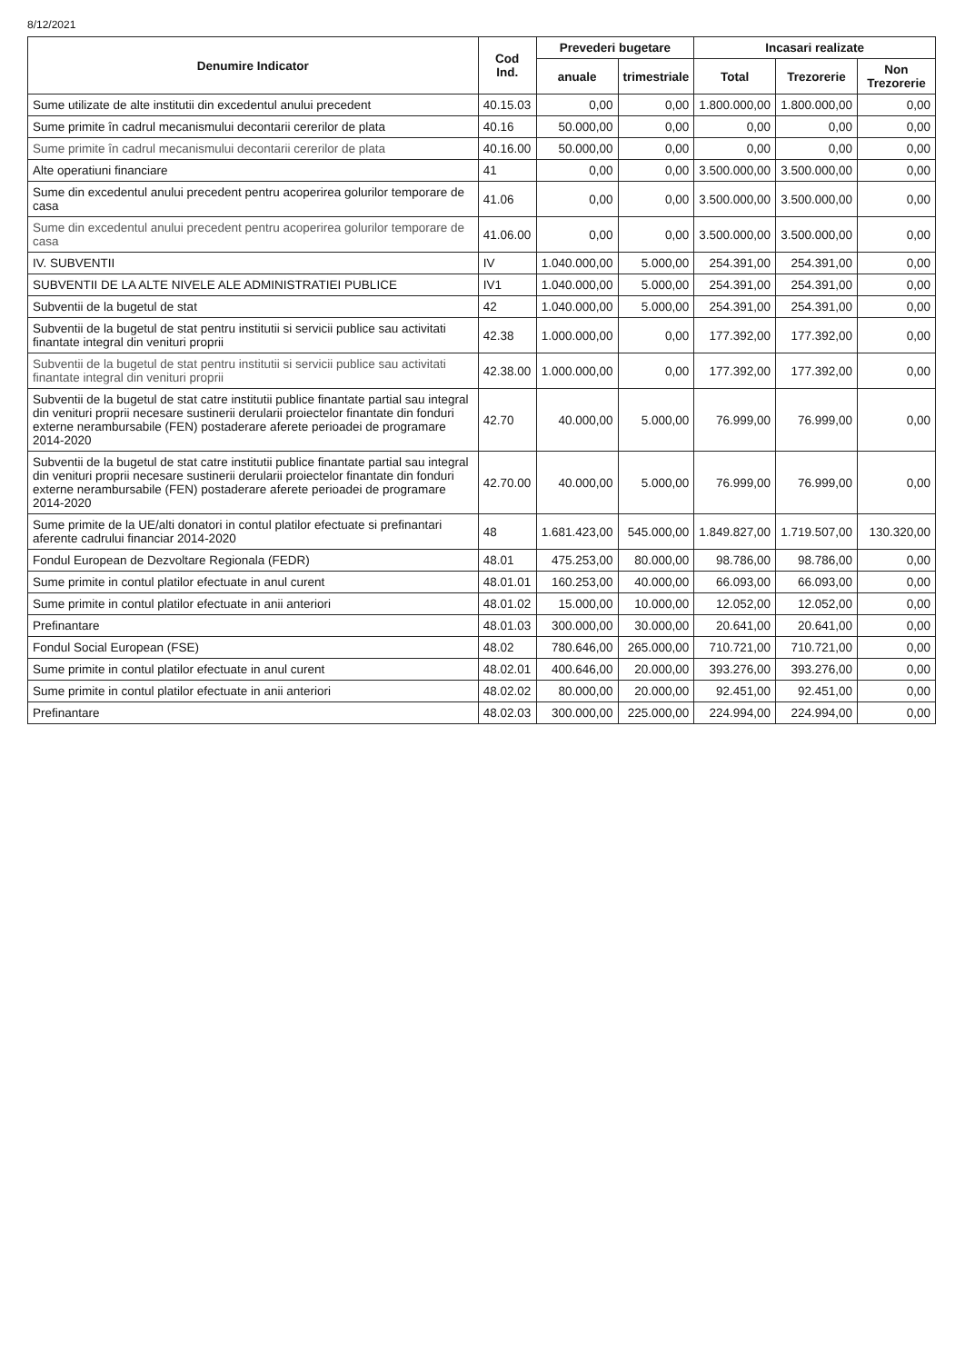8/12/2021
| Denumire Indicator | Cod Ind. | Prevederi bugetare | | Incasari realizate | | |
| --- | --- | --- | --- | --- | --- | --- |
| | | anuale | trimestriale | Total | Trezorerie | Non Trezorerie |
| Sume utilizate de alte institutii din excedentul anului precedent | 40.15.03 | 0,00 | 0,00 | 1.800.000,00 | 1.800.000,00 | 0,00 |
| Sume primite în cadrul mecanismului decontarii cererilor de plata | 40.16 | 50.000,00 | 0,00 | 0,00 | 0,00 | 0,00 |
| Sume primite în cadrul mecanismului decontarii cererilor de plata | 40.16.00 | 50.000,00 | 0,00 | 0,00 | 0,00 | 0,00 |
| Alte operatiuni financiare | 41 | 0,00 | 0,00 | 3.500.000,00 | 3.500.000,00 | 0,00 |
| Sume din excedentul anului precedent pentru acoperirea golurilor temporare de casa | 41.06 | 0,00 | 0,00 | 3.500.000,00 | 3.500.000,00 | 0,00 |
| Sume din excedentul anului precedent pentru acoperirea golurilor temporare de casa | 41.06.00 | 0,00 | 0,00 | 3.500.000,00 | 3.500.000,00 | 0,00 |
| IV. SUBVENTII | IV | 1.040.000,00 | 5.000,00 | 254.391,00 | 254.391,00 | 0,00 |
| SUBVENTII DE LA ALTE NIVELE ALE ADMINISTRATIEI PUBLICE | IV1 | 1.040.000,00 | 5.000,00 | 254.391,00 | 254.391,00 | 0,00 |
| Subventii de la bugetul de stat | 42 | 1.040.000,00 | 5.000,00 | 254.391,00 | 254.391,00 | 0,00 |
| Subventii de la bugetul de stat pentru institutii si servicii publice sau activitati finantate integral din venituri proprii | 42.38 | 1.000.000,00 | 0,00 | 177.392,00 | 177.392,00 | 0,00 |
| Subventii de la bugetul de stat pentru institutii si servicii publice sau activitati finantate integral din venituri proprii | 42.38.00 | 1.000.000,00 | 0,00 | 177.392,00 | 177.392,00 | 0,00 |
| Subventii de la bugetul de stat catre institutii publice finantate partial sau integral din venituri proprii necesare sustinerii derularii proiectelor finantate din fonduri externe nerambursabile (FEN) postaderare aferete perioadei de programare 2014-2020 | 42.70 | 40.000,00 | 5.000,00 | 76.999,00 | 76.999,00 | 0,00 |
| Subventii de la bugetul de stat catre institutii publice finantate partial sau integral din venituri proprii necesare sustinerii derularii proiectelor finantate din fonduri externe nerambursabile (FEN) postaderare aferete perioadei de programare 2014-2020 | 42.70.00 | 40.000,00 | 5.000,00 | 76.999,00 | 76.999,00 | 0,00 |
| Sume primite de la UE/alti donatori in contul platilor efectuate si prefinantari aferente cadrului financiar 2014-2020 | 48 | 1.681.423,00 | 545.000,00 | 1.849.827,00 | 1.719.507,00 | 130.320,00 |
| Fondul European de Dezvoltare Regionala (FEDR) | 48.01 | 475.253,00 | 80.000,00 | 98.786,00 | 98.786,00 | 0,00 |
| Sume primite in contul platilor efectuate in anul curent | 48.01.01 | 160.253,00 | 40.000,00 | 66.093,00 | 66.093,00 | 0,00 |
| Sume primite in contul platilor efectuate in anii anteriori | 48.01.02 | 15.000,00 | 10.000,00 | 12.052,00 | 12.052,00 | 0,00 |
| Prefinantare | 48.01.03 | 300.000,00 | 30.000,00 | 20.641,00 | 20.641,00 | 0,00 |
| Fondul Social European (FSE) | 48.02 | 780.646,00 | 265.000,00 | 710.721,00 | 710.721,00 | 0,00 |
| Sume primite in contul platilor efectuate in anul curent | 48.02.01 | 400.646,00 | 20.000,00 | 393.276,00 | 393.276,00 | 0,00 |
| Sume primite in contul platilor efectuate in anii anteriori | 48.02.02 | 80.000,00 | 20.000,00 | 92.451,00 | 92.451,00 | 0,00 |
| Prefinantare | 48.02.03 | 300.000,00 | 225.000,00 | 224.994,00 | 224.994,00 | 0,00 |